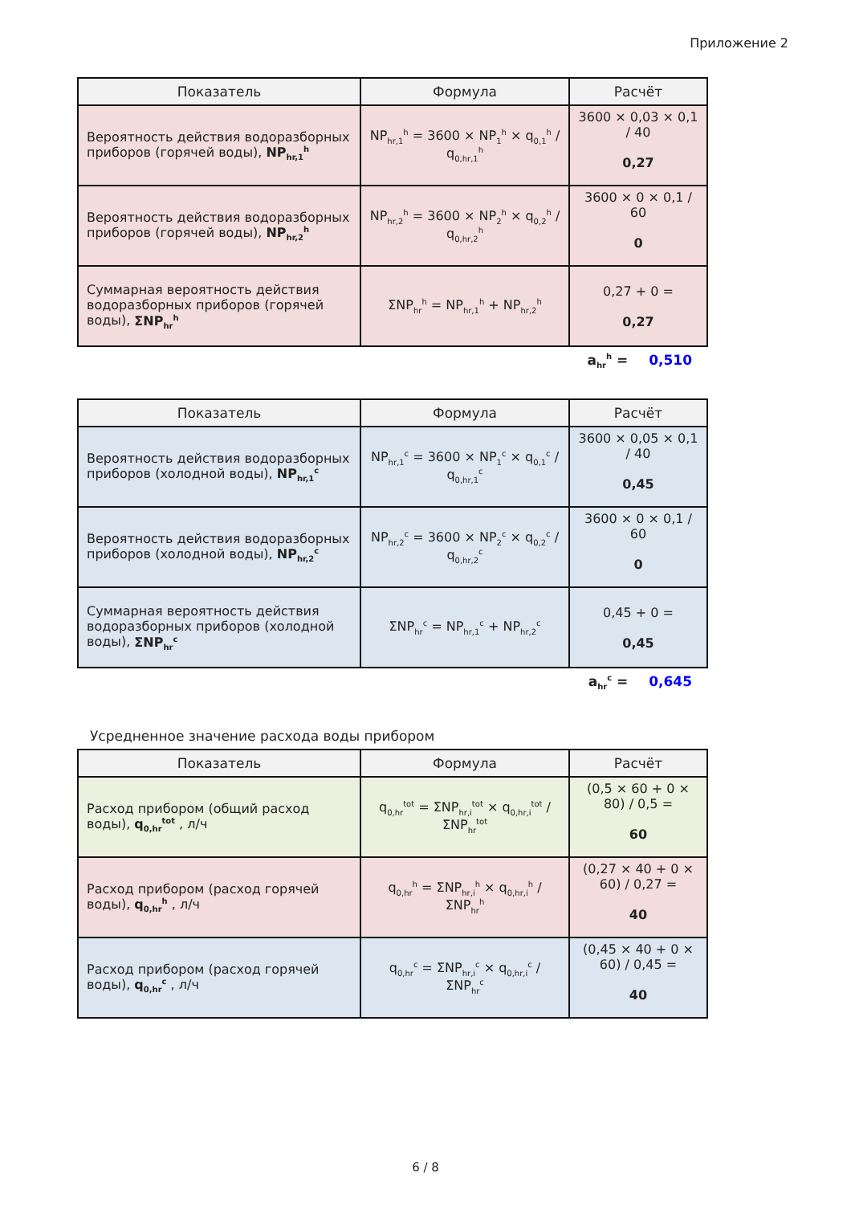Приложение 2
| Показатель | Формула | Расчёт |
| --- | --- | --- |
| Вероятность действия водоразборных приборов (горячей воды), NP<sub>hr,1</sub><sup>h</sup> | NP<sub>hr,1</sub><sup>h</sup> = 3600 × NP<sub>1</sub><sup>h</sup> × q<sub>0,1</sub><sup>h</sup> / q<sub>0,hr,1</sub><sup>h</sup> | 3600 × 0,03 × 0,1 / 40 0,27 |
| Вероятность действия водоразборных приборов (горячей воды), NP<sub>hr,2</sub><sup>h</sup> | NP<sub>hr,2</sub><sup>h</sup> = 3600 × NP<sub>2</sub><sup>h</sup> × q<sub>0,2</sub><sup>h</sup> / q<sub>0,hr,2</sub><sup>h</sup> | 3600 × 0 × 0,1 / 60 0 |
| Суммарная вероятность действия водоразборных приборов (горячей воды), ΣNP<sub>hr</sub><sup>h</sup> | ΣNP<sub>hr</sub><sup>h</sup> = NP<sub>hr,1</sub><sup>h</sup> + NP<sub>hr,2</sub><sup>h</sup> | 0,27 + 0 = 0,27 |
a<sub>hr</sub><sup>h</sup> = 0,510
| Показатель | Формула | Расчёт |
| --- | --- | --- |
| Вероятность действия водоразборных приборов (холодной воды), NP<sub>hr,1</sub><sup>c</sup> | NP<sub>hr,1</sub><sup>c</sup> = 3600 × NP<sub>1</sub><sup>c</sup> × q<sub>0,1</sub><sup>c</sup> / q<sub>0,hr,1</sub><sup>c</sup> | 3600 × 0,05 × 0,1 / 40 0,45 |
| Вероятность действия водоразборных приборов (холодной воды), NP<sub>hr,2</sub><sup>c</sup> | NP<sub>hr,2</sub><sup>c</sup> = 3600 × NP<sub>2</sub><sup>c</sup> × q<sub>0,2</sub><sup>c</sup> / q<sub>0,hr,2</sub><sup>c</sup> | 3600 × 0 × 0,1 / 60 0 |
| Суммарная вероятность действия водоразборных приборов (холодной воды), ΣNP<sub>hr</sub><sup>c</sup> | ΣNP<sub>hr</sub><sup>c</sup> = NP<sub>hr,1</sub><sup>c</sup> + NP<sub>hr,2</sub><sup>c</sup> | 0,45 + 0 = 0,45 |
a<sub>hr</sub><sup>c</sup> = 0,645
Усредненное значение расхода воды прибором
| Показатель | Формула | Расчёт |
| --- | --- | --- |
| Расход прибором (общий расход воды), q<sub>0,hr</sub><sup>tot</sup> , л/ч | q<sub>0,hr</sub><sup>tot</sup> = ΣNP<sub>hr,i</sub><sup>tot</sup> × q<sub>0,hr,i</sub><sup>tot</sup> / ΣNP<sub>hr</sub><sup>tot</sup> | (0,5 × 60 + 0 × 80) / 0,5 = 60 |
| Расход прибором (расход горячей воды), q<sub>0,hr</sub><sup>h</sup> , л/ч | q<sub>0,hr</sub><sup>h</sup> = ΣNP<sub>hr,i</sub><sup>h</sup> × q<sub>0,hr,i</sub><sup>h</sup> / ΣNP<sub>hr</sub><sup>h</sup> | (0,27 × 40 + 0 × 60) / 0,27 = 40 |
| Расход прибором (расход горячей воды), q<sub>0,hr</sub><sup>c</sup> , л/ч | q<sub>0,hr</sub><sup>c</sup> = ΣNP<sub>hr,i</sub><sup>c</sup> × q<sub>0,hr,i</sub><sup>c</sup> / ΣNP<sub>hr</sub><sup>c</sup> | (0,45 × 40 + 0 × 60) / 0,45 = 40 |
6 / 8